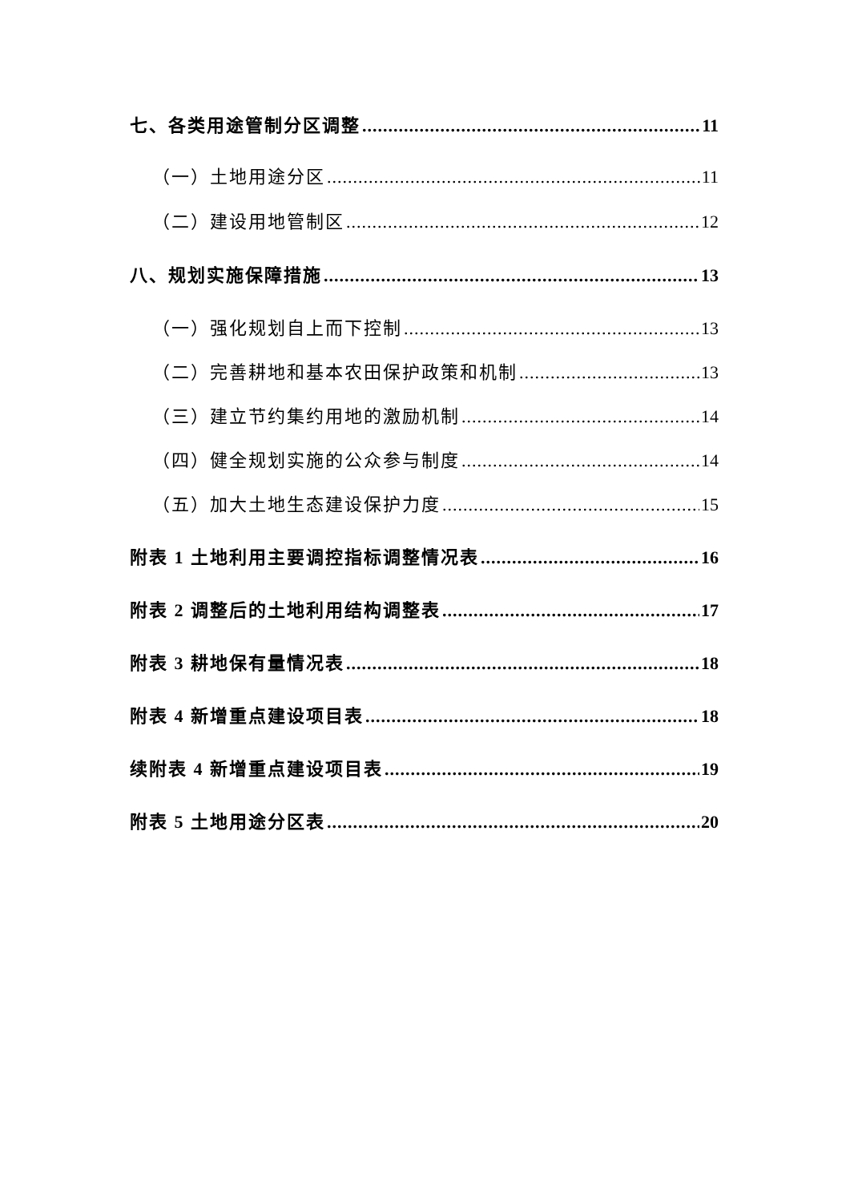七、各类用途管制分区调整 11
（一）土地用途分区 11
（二）建设用地管制区 12
八、规划实施保障措施 13
（一）强化规划自上而下控制 13
（二）完善耕地和基本农田保护政策和机制 13
（三）建立节约集约用地的激励机制 14
（四）健全规划实施的公众参与制度 14
（五）加大土地生态建设保护力度 15
附表 1 土地利用主要调控指标调整情况表 16
附表 2 调整后的土地利用结构调整表 17
附表 3 耕地保有量情况表 18
附表 4 新增重点建设项目表 18
续附表 4 新增重点建设项目表 19
附表 5 土地用途分区表 20